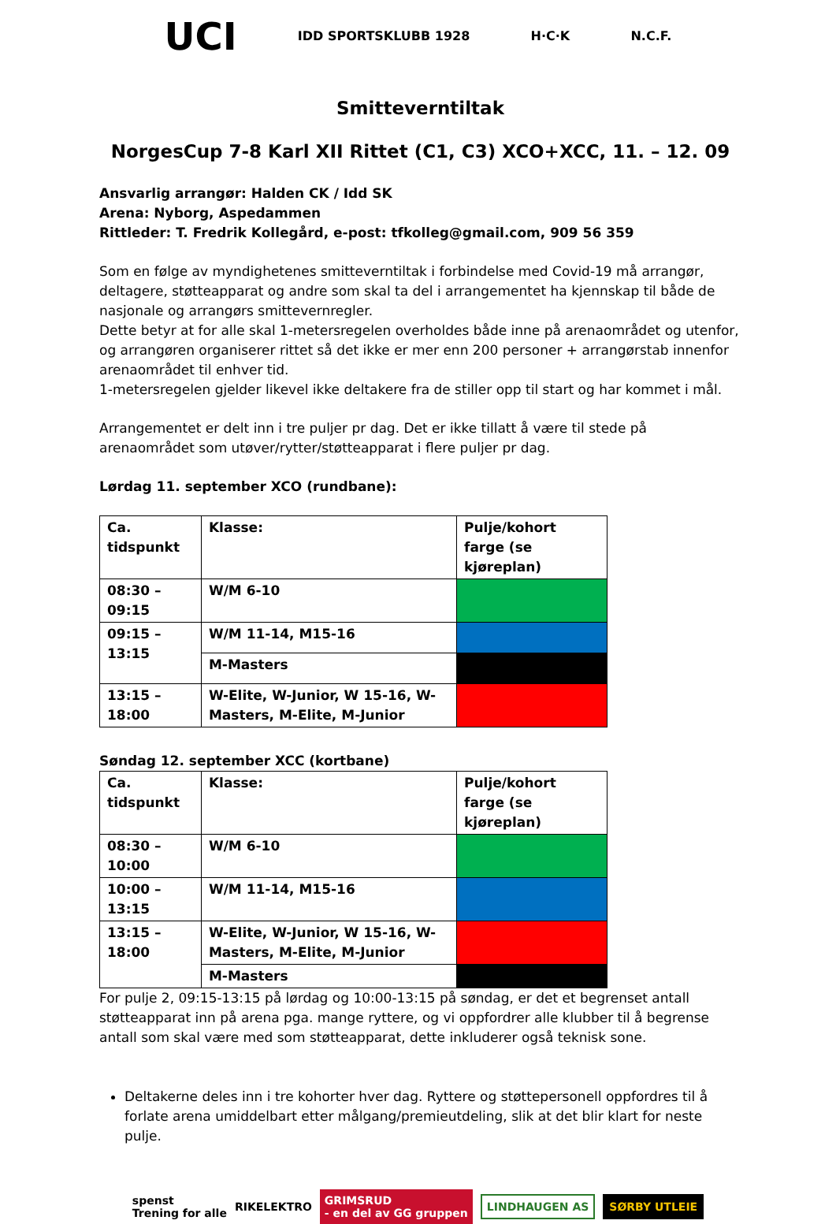UCI IDD SPORTSKLUBB 1928 H·C·K N.C.F.
Smitteverntiltak
NorgesCup 7-8 Karl XII Rittet (C1, C3) XCO+XCC, 11. – 12. 09
Ansvarlig arrangør: Halden CK / Idd SK
Arena: Nyborg, Aspedammen
Rittleder: T. Fredrik Kollegård, e-post: tfkolleg@gmail.com, 909 56 359
Som en følge av myndighetenes smitteverntiltak i forbindelse med Covid-19 må arrangør, deltagere, støtteapparat og andre som skal ta del i arrangementet ha kjennskap til både de nasjonale og arrangørs smittevernregler.
Dette betyr at for alle skal 1-metersregelen overholdes både inne på arenaområdet og utenfor, og arrangøren organiserer rittet så det ikke er mer enn 200 personer + arrangørstab innenfor arenaområdet til enhver tid.
1-metersregelen gjelder likevel ikke deltakere fra de stiller opp til start og har kommet i mål.
Arrangementet er delt inn i tre puljer pr dag. Det er ikke tillatt å være til stede på arenaområdet som utøver/rytter/støtteapparat i flere puljer pr dag.
Lørdag 11. september XCO (rundbane):
| Ca. tidspunkt | Klasse: | Pulje/kohort farge (se kjøreplan) |
| 08:30 – 09:15 | W/M 6-10 | |
| 09:15 – 13:15 | W/M 11-14, M15-16 | |
| | M-Masters | |
| 13:15 – 18:00 | W-Elite, W-Junior, W 15-16, W-Masters, M-Elite, M-Junior | |
Søndag 12. september XCC (kortbane)
| Ca. tidspunkt | Klasse: | Pulje/kohort farge (se kjøreplan) |
| 08:30 – 10:00 | W/M 6-10 | |
| 10:00 – 13:15 | W/M 11-14, M15-16 | |
| 13:15 – 18:00 | W-Elite, W-Junior, W 15-16, W-Masters, M-Elite, M-Junior | |
| | M-Masters | |
For pulje 2, 09:15-13:15 på lørdag og 10:00-13:15 på søndag, er det et begrenset antall støtteapparat inn på arena pga. mange ryttere, og vi oppfordrer alle klubber til å begrense antall som skal være med som støtteapparat, dette inkluderer også teknisk sone.
Deltakerne deles inn i tre kohorter hver dag. Ryttere og støttepersonell oppfordres til å forlate arena umiddelbart etter målgang/premieutdeling, slik at det blir klart for neste pulje.
spenst
Trening for alle RIKELEKTRO GRIMSRUD
- en del av GG gruppen LINDHAUGEN AS SØRBY UTLEIE